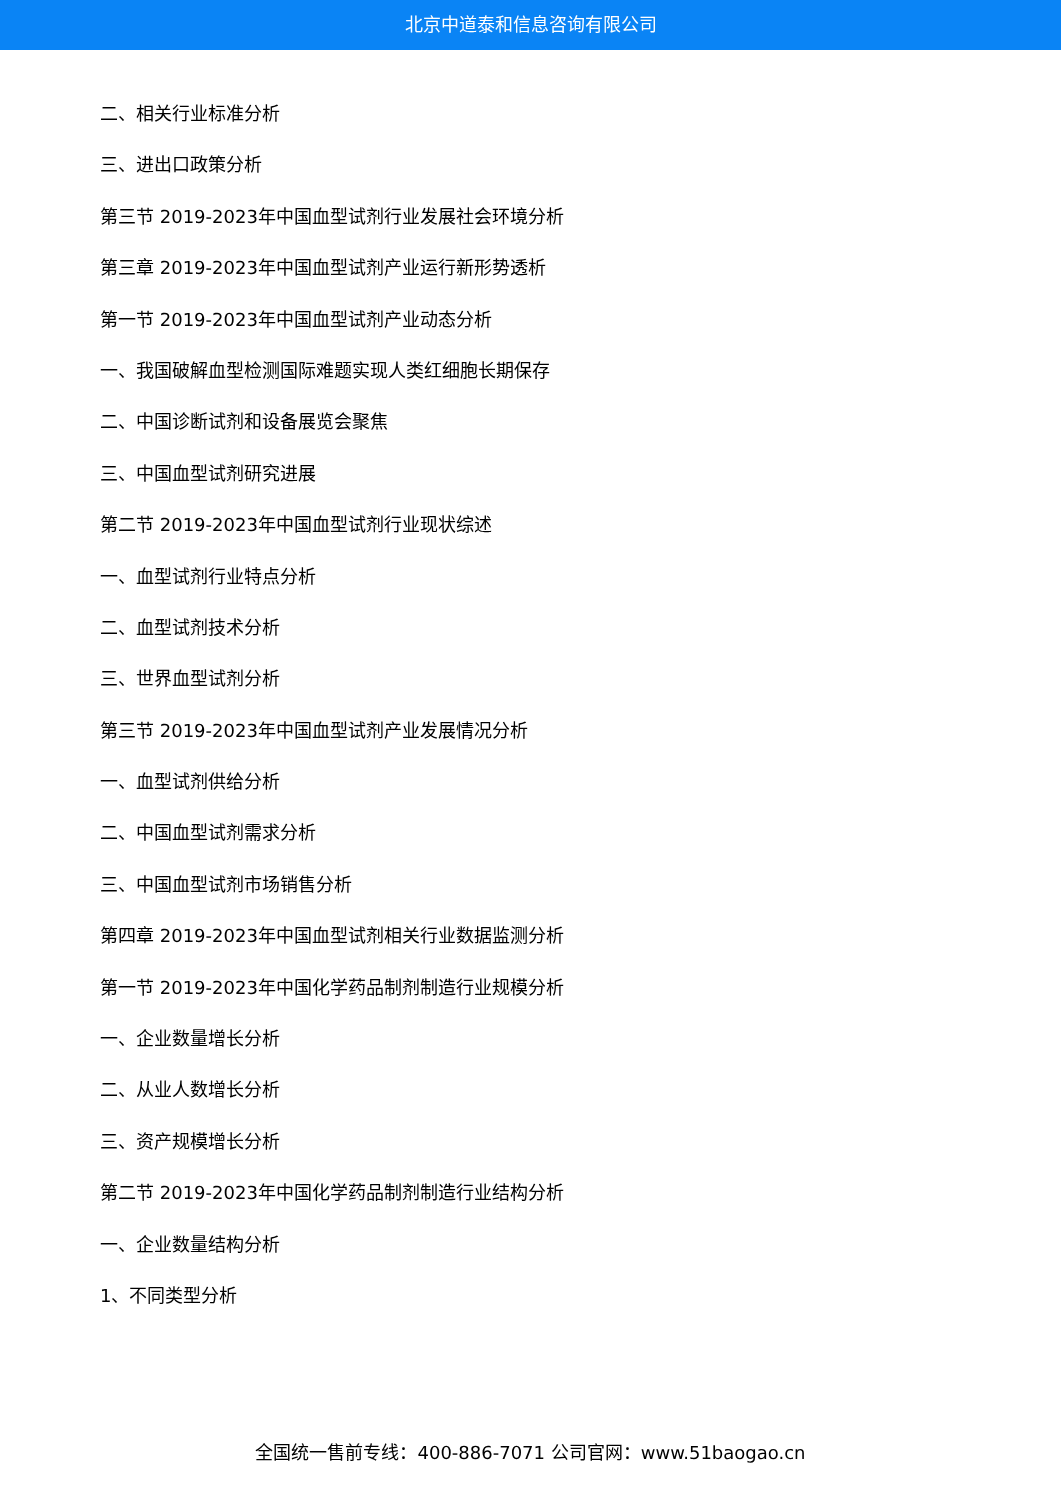北京中道泰和信息咨询有限公司
二、相关行业标准分析
三、进出口政策分析
第三节 2019-2023年中国血型试剂行业发展社会环境分析
第三章 2019-2023年中国血型试剂产业运行新形势透析
第一节 2019-2023年中国血型试剂产业动态分析
一、我国破解血型检测国际难题实现人类红细胞长期保存
二、中国诊断试剂和设备展览会聚焦
三、中国血型试剂研究进展
第二节 2019-2023年中国血型试剂行业现状综述
一、血型试剂行业特点分析
二、血型试剂技术分析
三、世界血型试剂分析
第三节 2019-2023年中国血型试剂产业发展情况分析
一、血型试剂供给分析
二、中国血型试剂需求分析
三、中国血型试剂市场销售分析
第四章 2019-2023年中国血型试剂相关行业数据监测分析
第一节 2019-2023年中国化学药品制剂制造行业规模分析
一、企业数量增长分析
二、从业人数增长分析
三、资产规模增长分析
第二节 2019-2023年中国化学药品制剂制造行业结构分析
一、企业数量结构分析
1、不同类型分析
全国统一售前专线：400-886-7071 公司官网：www.51baogao.cn